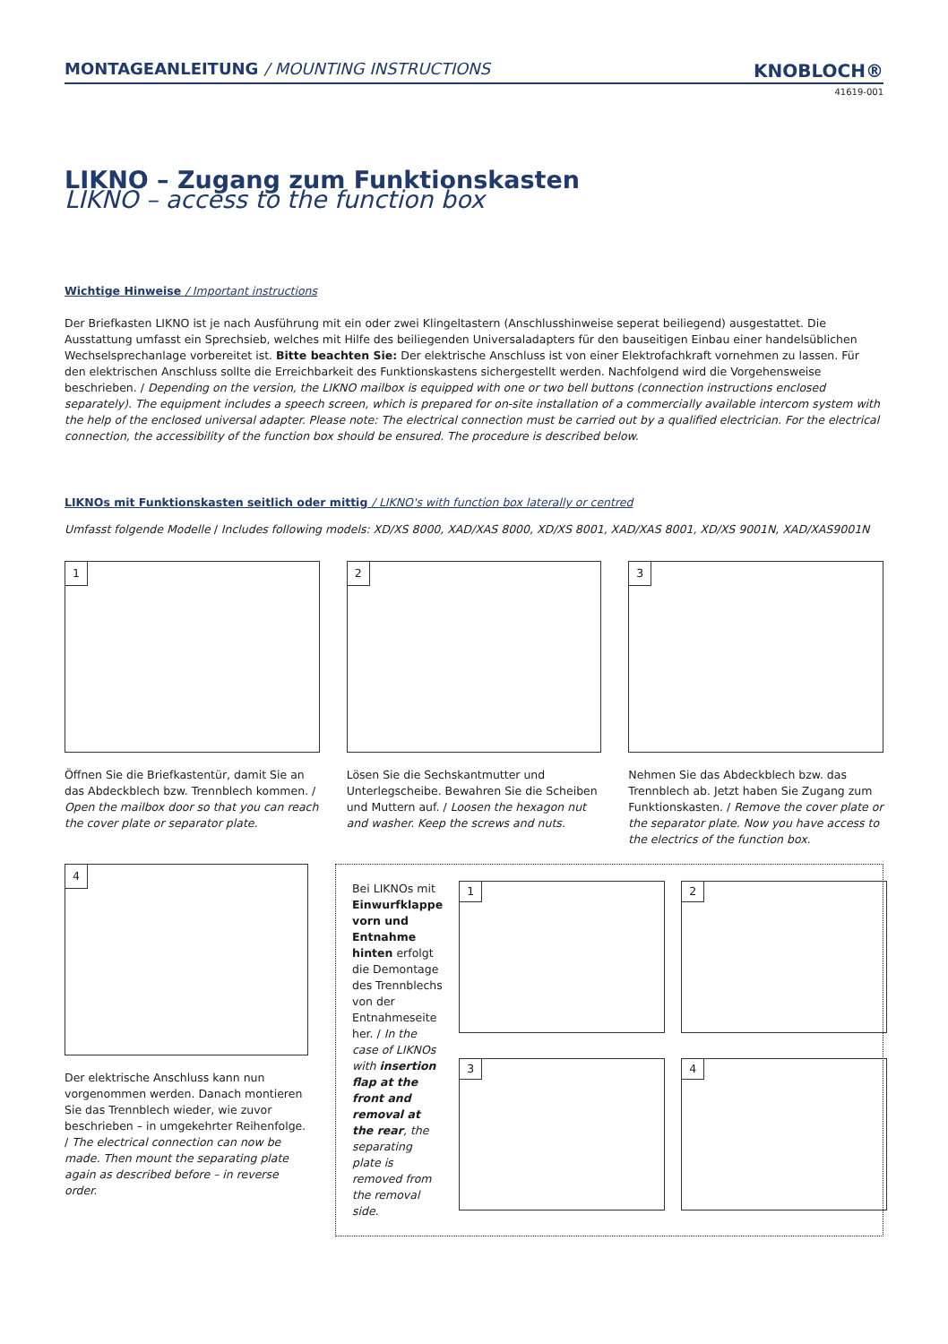MONTAGEANLEITUNG / MOUNTING INSTRUCTIONS
KNOBLOCH®
41619-001
LIKNO – Zugang zum Funktionskasten
LIKNO – access to the function box
Wichtige Hinweise / Important instructions
Der Briefkasten LIKNO ist je nach Ausführung mit ein oder zwei Klingeltastern (Anschlusshinweise seperat beiliegend) ausgestattet. Die Ausstattung umfasst ein Sprechsieb, welches mit Hilfe des beiliegenden Universaladapters für den bauseitigen Einbau einer handelsüblichen Wechselsprechanlage vorbereitet ist. Bitte beachten Sie: Der elektrische Anschluss ist von einer Elektrofachkraft vornehmen zu lassen. Für den elektrischen Anschluss sollte die Erreichbarkeit des Funktionskastens sichergestellt werden. Nachfolgend wird die Vorgehensweise beschrieben. / Depending on the version, the LIKNO mailbox is equipped with one or two bell buttons (connection instructions enclosed separately). The equipment includes a speech screen, which is prepared for on-site installation of a commercially available intercom system with the help of the enclosed universal adapter. Please note: The electrical connection must be carried out by a qualified electrician. For the electrical connection, the accessibility of the function box should be ensured. The procedure is described below.
LIKNOs mit Funktionskasten seitlich oder mittig / LIKNO's with function box laterally or centred
Umfasst folgende Modelle / Includes following models: XD/XS 8000, XAD/XAS 8000, XD/XS 8001, XAD/XAS 8001, XD/XS 9001N, XAD/XAS9001N
1
Öffnen Sie die Briefkastentür, damit Sie an das Abdeckblech bzw. Trennblech kommen. / Open the mailbox door so that you can reach the cover plate or separator plate.
2
Lösen Sie die Sechskantmutter und Unterlegscheibe. Bewahren Sie die Scheiben und Muttern auf. / Loosen the hexagon nut and washer. Keep the screws and nuts.
3
Nehmen Sie das Abdeckblech bzw. das Trennblech ab. Jetzt haben Sie Zugang zum Funktionskasten. / Remove the cover plate or the separator plate. Now you have access to the electrics of the function box.
4
Der elektrische Anschluss kann nun vorgenommen werden. Danach montieren Sie das Trennblech wieder, wie zuvor beschrieben – in umgekehrter Reihenfolge. / The electrical connection can now be made. Then mount the separating plate again as described before – in reverse order.
Bei LIKNOs mit Einwurfklappe vorn und Entnahme hinten erfolgt die Demontage des Trennblechs von der Entnahmeseite her. / In the case of LIKNOs with insertion flap at the front and removal at the rear, the separating plate is removed from the removal side.
1
2
3
4